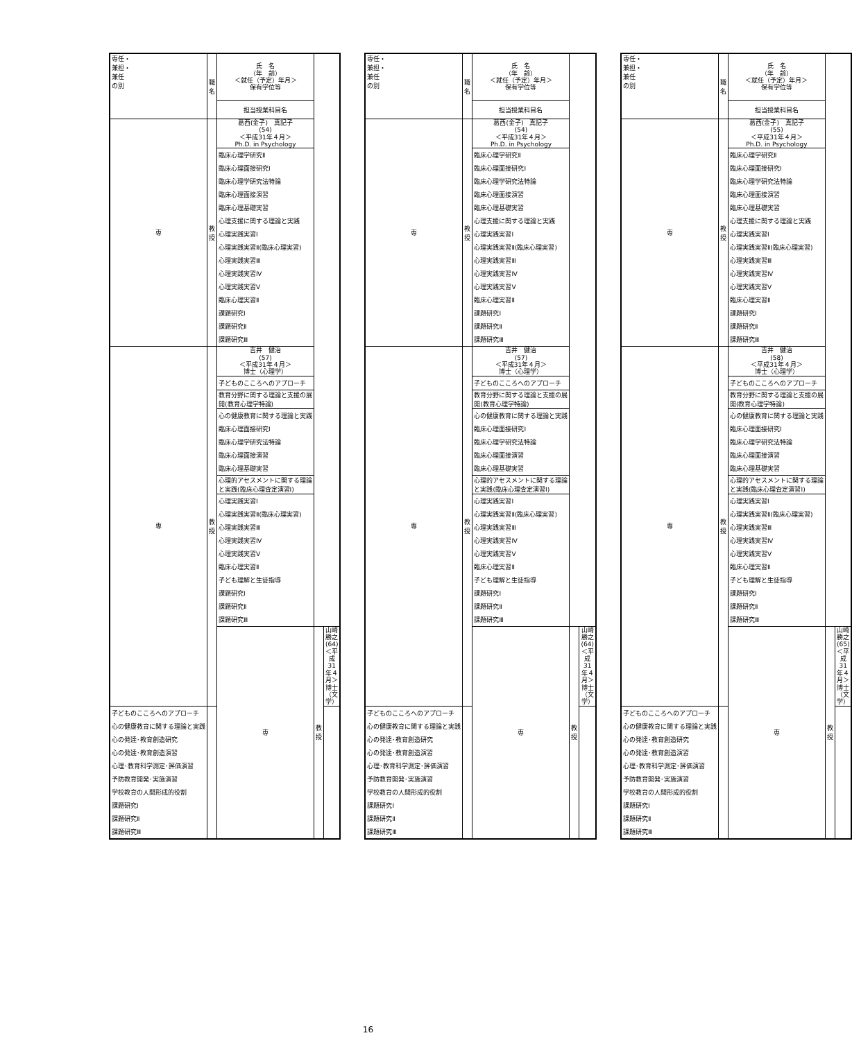| 専任・ 兼担・ 兼任 の別 | 職名 | 氏 名 （年 齢） ＜就任（予定）年月＞ 保有学位等 | | |
| --- | --- | --- | --- | --- |
| | | 担当授業科目名 | | |
| 専 | 教授 | 葛西(金子) 真記子 (54) ＜平成31年４月＞ Ph.D. in Psychology | | |
| | | 臨床心理学研究Ⅱ | | |
| | | 臨床心理面接研究Ⅰ | | |
| | | 臨床心理学研究法特論 | | |
| | | 臨床心理面接演習 | | |
| | | 臨床心理基礎実習 | | |
| | | 心理支援に関する理論と実践 | | |
| | | 心理実践実習Ⅰ | | |
| | | 心理実践実習Ⅱ(臨床心理実習) | | |
| | | 心理実践実習Ⅲ | | |
| | | 心理実践実習Ⅳ | | |
| | | 心理実践実習Ⅴ | | |
| | | 臨床心理実習Ⅱ | | |
| | | 課題研究Ⅰ | | |
| | | 課題研究Ⅱ | | |
| | | 課題研究Ⅲ | | |
| 専 | 教授 | 吉井 健治 (57) ＜平成31年４月＞ 博士（心理学） | | |
| | | 子どものこころへのアプローチ | | |
| | | 教育分野に関する理論と支援の展開(教育心理学特論) | | |
| | | 心の健康教育に関する理論と実践 | | |
| | | 臨床心理面接研究Ⅰ | | |
| | | 臨床心理学研究法特論 | | |
| | | 臨床心理面接演習 | | |
| | | 臨床心理基礎実習 | | |
| | | 心理的アセスメントに関する理論と実践(臨床心理査定演習Ⅰ) | | |
| | | 心理実践実習Ⅰ | | |
| | | 心理実践実習Ⅱ(臨床心理実習) | | |
| | | 心理実践実習Ⅲ | | |
| | | 心理実践実習Ⅳ | | |
| | | 心理実践実習Ⅴ | | |
| | | 臨床心理実習Ⅱ | | |
| | | 子ども理解と生徒指導 | | |
| | | 課題研究Ⅰ | | |
| | | 課題研究Ⅱ | | |
| | | 課題研究Ⅲ | | |
| | | 専 | 教授 | 山崎 勝之 (64) ＜平成31年４月＞ 博士（文学） |
| 子どものこころへのアプローチ | | | | |
| 心の健康教育に関する理論と実践 | | | | |
| 心の発達･教育創造研究 | | | | |
| 心の発達･教育創造演習 | | | | |
| 心理･教育科学測定･評価演習 | | | | |
| 予防教育開発･実施演習 | | | | |
| 学校教育の人間形成的役割 | | | | |
| 課題研究Ⅰ | | | | |
| 課題研究Ⅱ | | | | |
| 課題研究Ⅲ | | | | |
| 専任・ 兼担・ 兼任 の別 | 職名 | 氏 名 （年 齢） ＜就任（予定）年月＞ 保有学位等 | | |
| --- | --- | --- | --- | --- |
| | | 担当授業科目名 | | |
| 専 | 教授 | 葛西(金子) 真記子 (54) ＜平成31年４月＞ Ph.D. in Psychology | | |
| | | 臨床心理学研究Ⅱ | | |
| | | 臨床心理面接研究Ⅰ | | |
| | | 臨床心理学研究法特論 | | |
| | | 臨床心理面接演習 | | |
| | | 臨床心理基礎実習 | | |
| | | 心理支援に関する理論と実践 | | |
| | | 心理実践実習Ⅰ | | |
| | | 心理実践実習Ⅱ(臨床心理実習) | | |
| | | 心理実践実習Ⅲ | | |
| | | 心理実践実習Ⅳ | | |
| | | 心理実践実習Ⅴ | | |
| | | 臨床心理実習Ⅱ | | |
| | | 課題研究Ⅰ | | |
| | | 課題研究Ⅱ | | |
| | | 課題研究Ⅲ | | |
| 専 | 教授 | 吉井 健治 (57) ＜平成31年４月＞ 博士（心理学） | | |
| | | 子どものこころへのアプローチ | | |
| | | 教育分野に関する理論と支援の展開(教育心理学特論) | | |
| | | 心の健康教育に関する理論と実践 | | |
| | | 臨床心理面接研究Ⅰ | | |
| | | 臨床心理学研究法特論 | | |
| | | 臨床心理面接演習 | | |
| | | 臨床心理基礎実習 | | |
| | | 心理的アセスメントに関する理論と実践(臨床心理査定演習Ⅰ) | | |
| | | 心理実践実習Ⅰ | | |
| | | 心理実践実習Ⅱ(臨床心理実習) | | |
| | | 心理実践実習Ⅲ | | |
| | | 心理実践実習Ⅳ | | |
| | | 心理実践実習Ⅴ | | |
| | | 臨床心理実習Ⅱ | | |
| | | 子ども理解と生徒指導 | | |
| | | 課題研究Ⅰ | | |
| | | 課題研究Ⅱ | | |
| | | 課題研究Ⅲ | | |
| | | 専 | 教授 | 山崎 勝之 (64) ＜平成31年４月＞ 博士（文学） |
| 子どものこころへのアプローチ | | | | |
| 心の健康教育に関する理論と実践 | | | | |
| 心の発達･教育創造研究 | | | | |
| 心の発達･教育創造演習 | | | | |
| 心理･教育科学測定･評価演習 | | | | |
| 予防教育開発･実施演習 | | | | |
| 学校教育の人間形成的役割 | | | | |
| 課題研究Ⅰ | | | | |
| 課題研究Ⅱ | | | | |
| 課題研究Ⅲ | | | | |
| 専任・ 兼担・ 兼任 の別 | 職名 | 氏 名 （年 齢） ＜就任（予定）年月＞ 保有学位等 | | |
| --- | --- | --- | --- | --- |
| | | 担当授業科目名 | | |
| 専 | 教授 | 葛西(金子) 真記子 (55) ＜平成31年４月＞ Ph.D. in Psychology | | |
| | | 臨床心理学研究Ⅱ | | |
| | | 臨床心理面接研究Ⅰ | | |
| | | 臨床心理学研究法特論 | | |
| | | 臨床心理面接演習 | | |
| | | 臨床心理基礎実習 | | |
| | | 心理支援に関する理論と実践 | | |
| | | 心理実践実習Ⅰ | | |
| | | 心理実践実習Ⅱ(臨床心理実習) | | |
| | | 心理実践実習Ⅲ | | |
| | | 心理実践実習Ⅳ | | |
| | | 心理実践実習Ⅴ | | |
| | | 臨床心理実習Ⅱ | | |
| | | 課題研究Ⅰ | | |
| | | 課題研究Ⅱ | | |
| | | 課題研究Ⅲ | | |
| 専 | 教授 | 吉井 健治 (58) ＜平成31年４月＞ 博士（心理学） | | |
| | | 子どものこころへのアプローチ | | |
| | | 教育分野に関する理論と支援の展開(教育心理学特論) | | |
| | | 心の健康教育に関する理論と実践 | | |
| | | 臨床心理面接研究Ⅰ | | |
| | | 臨床心理学研究法特論 | | |
| | | 臨床心理面接演習 | | |
| | | 臨床心理基礎実習 | | |
| | | 心理的アセスメントに関する理論と実践(臨床心理査定演習Ⅰ) | | |
| | | 心理実践実習Ⅰ | | |
| | | 心理実践実習Ⅱ(臨床心理実習) | | |
| | | 心理実践実習Ⅲ | | |
| | | 心理実践実習Ⅳ | | |
| | | 心理実践実習Ⅴ | | |
| | | 臨床心理実習Ⅱ | | |
| | | 子ども理解と生徒指導 | | |
| | | 課題研究Ⅰ | | |
| | | 課題研究Ⅱ | | |
| | | 課題研究Ⅲ | | |
| | | 専 | 教授 | 山崎 勝之 (65) ＜平成31年４月＞ 博士（文学） |
| 子どものこころへのアプローチ | | | | |
| 心の健康教育に関する理論と実践 | | | | |
| 心の発達･教育創造研究 | | | | |
| 心の発達･教育創造演習 | | | | |
| 心理･教育科学測定･評価演習 | | | | |
| 予防教育開発･実施演習 | | | | |
| 学校教育の人間形成的役割 | | | | |
| 課題研究Ⅰ | | | | |
| 課題研究Ⅱ | | | | |
| 課題研究Ⅲ | | | | |
16